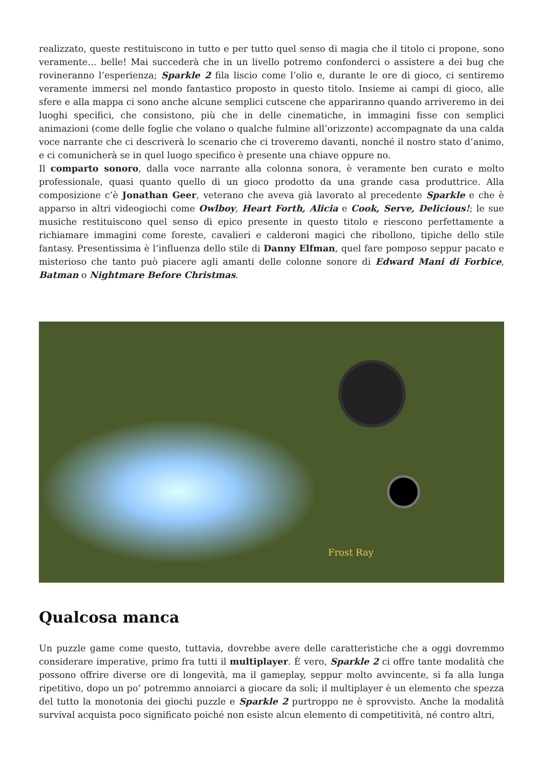realizzato, queste restituiscono in tutto e per tutto quel senso di magia che il titolo ci propone, sono veramente… belle! Mai succederà che in un livello potremo confonderci o assistere a dei bug che rovineranno l’esperienza; Sparkle 2 fila liscio come l’olio e, durante le ore di gioco, ci sentiremo veramente immersi nel mondo fantastico proposto in questo titolo. Insieme ai campi di gioco, alle sfere e alla mappa ci sono anche alcune semplici cutscene che appariranno quando arriveremo in dei luoghi specifici, che consistono, più che in delle cinematiche, in immagini fisse con semplici animazioni (come delle foglie che volano o qualche fulmine all’orizzonte) accompagnate da una calda voce narrante che ci descriverà lo scenario che ci troveremo davanti, nonché il nostro stato d’animo, e ci comunicherà se in quel luogo specifico è presente una chiave oppure no.
Il comparto sonoro, dalla voce narrante alla colonna sonora, è veramente ben curato e molto professionale, quasi quanto quello di un gioco prodotto da una grande casa produttrice. Alla composizione c’è Jonathan Geer, veterano che aveva già lavorato al precedente Sparkle e che è apparso in altri videogiochi come Owlboy, Heart Forth, Alicia e Cook, Serve, Delicious!; le sue musiche restituiscono quel senso di epico presente in questo titolo e riescono perfettamente a richiamare immagini come foreste, cavalieri e calderoni magici che ribollono, tipiche dello stile fantasy. Presentissima è l’influenza dello stile di Danny Elfman, quel fare pomposo seppur pacato e misterioso che tanto può piacere agli amanti delle colonne sonore di Edward Mani di Forbice, Batman o Nightmare Before Christmas.
Frost Ray
Qualcosa manca
Un puzzle game come questo, tuttavia, dovrebbe avere delle caratteristiche che a oggi dovremmo considerare imperative, primo fra tutti il multiplayer. È vero, Sparkle 2 ci offre tante modalità che possono offrire diverse ore di longevità, ma il gameplay, seppur molto avvincente, si fa alla lunga ripetitivo, dopo un po’ potremmo annoiarci a giocare da soli; il multiplayer è un elemento che spezza del tutto la monotonia dei giochi puzzle e Sparkle 2 purtroppo ne è sprovvisto. Anche la modalità survival acquista poco significato poiché non esiste alcun elemento di competitività, né contro altri,